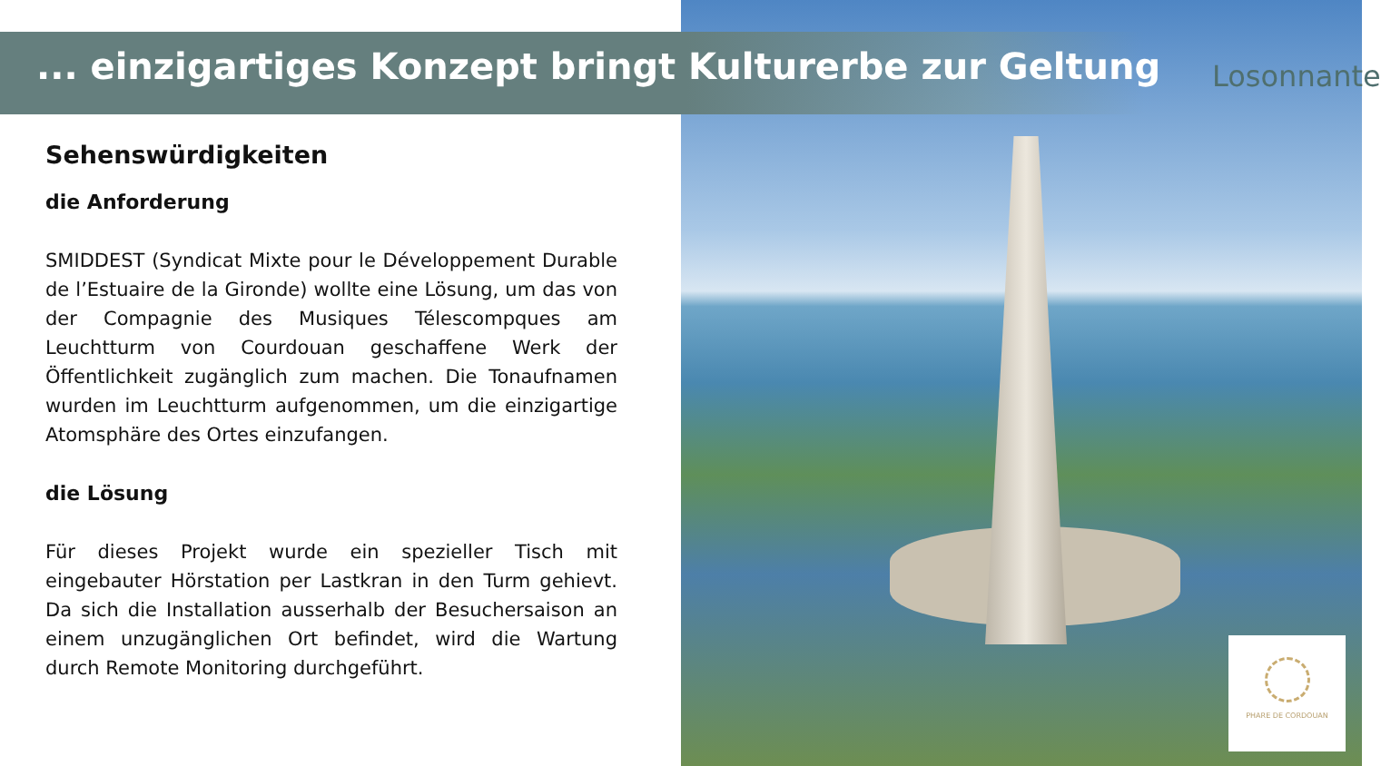... einzigartiges Konzept bringt Kulturerbe zur Geltung
Losonnante
Sehenswürdigkeiten
die Anforderung
SMIDDEST (Syndicat Mixte pour le Développement Durable de l’Estuaire de la Gironde) wollte eine Lösung, um das von der Compagnie des Musiques Télescompques am Leuchtturm von Courdouan geschaffene Werk der Öffentlichkeit zugänglich zum machen. Die Tonaufnamen wurden im Leuchtturm aufgenommen, um die einzigartige Atomsphäre des Ortes einzufangen.
die Lösung
Für dieses Projekt wurde ein spezieller Tisch mit eingebauter Hörstation per Lastkran in den Turm gehievt. Da sich die Installation ausserhalb der Besuchersaison an einem unzugänglichen Ort befindet, wird die Wartung durch Remote Monitoring durchgeführt.
PHARE DE CORDOUAN